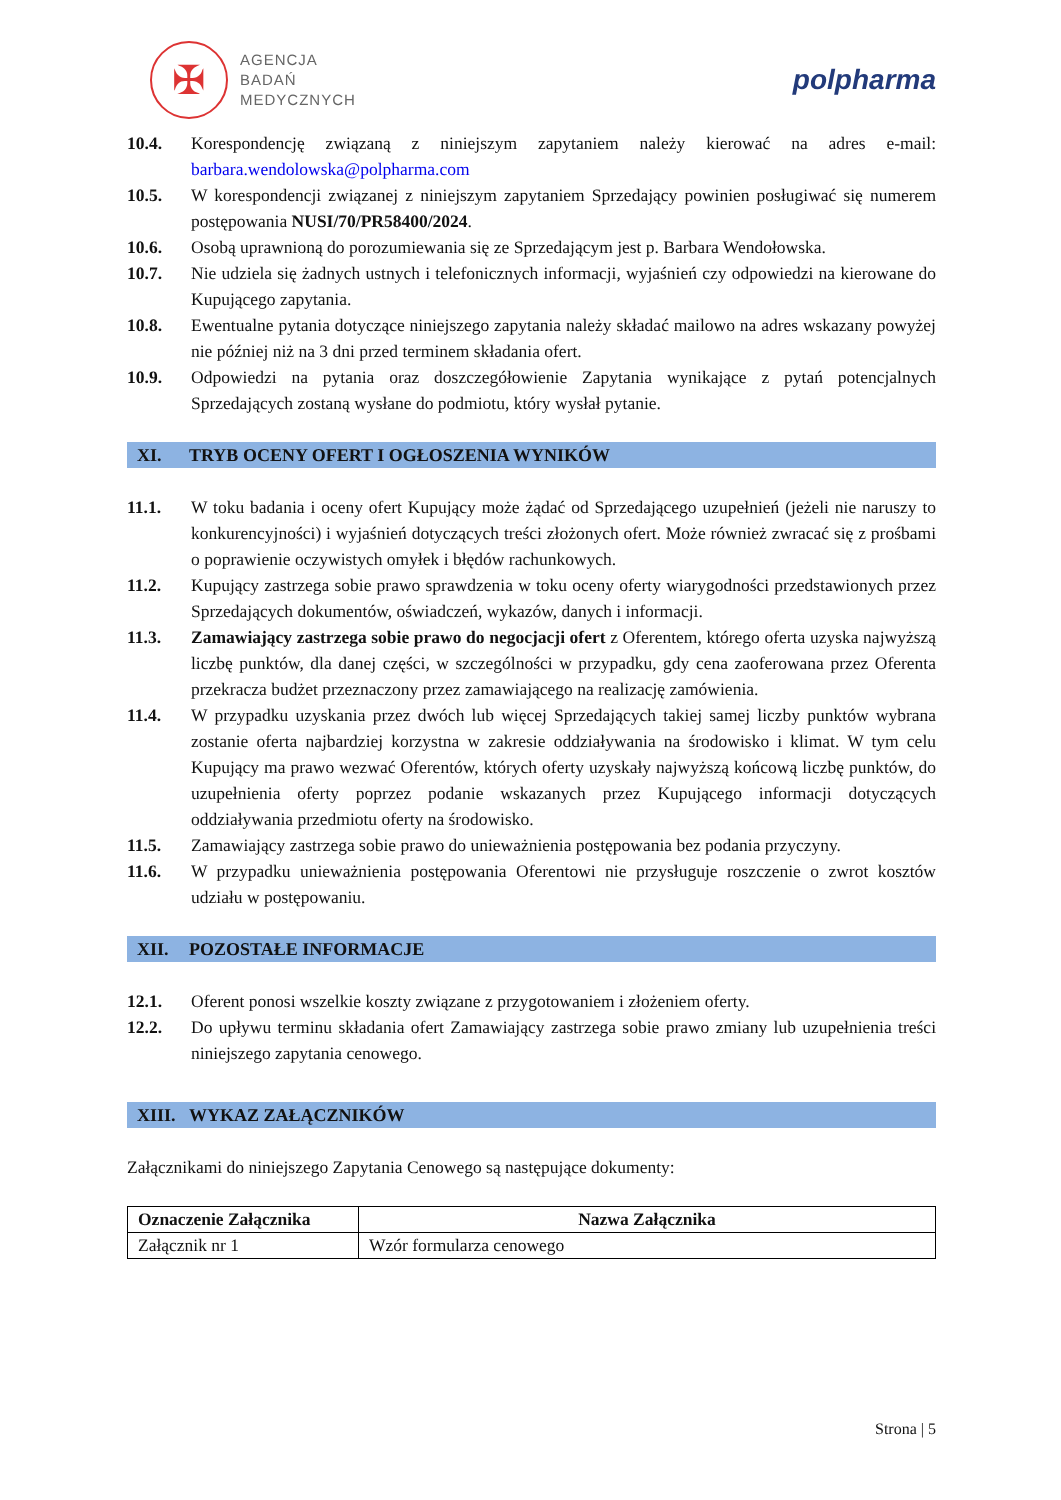✠
AGENCJA
BADAŃ
MEDYCZNYCH
polpharma
10.4. Korespondencję związaną z niniejszym zapytaniem należy kierować na adres e-mail: barbara.wendolowska@polpharma.com
10.5. W korespondencji związanej z niniejszym zapytaniem Sprzedający powinien posługiwać się numerem postępowania NUSI/70/PR58400/2024.
10.6. Osobą uprawnioną do porozumiewania się ze Sprzedającym jest p. Barbara Wendołowska.
10.7. Nie udziela się żadnych ustnych i telefonicznych informacji, wyjaśnień czy odpowiedzi na kierowane do Kupującego zapytania.
10.8. Ewentualne pytania dotyczące niniejszego zapytania należy składać mailowo na adres wskazany powyżej nie później niż na 3 dni przed terminem składania ofert.
10.9. Odpowiedzi na pytania oraz doszczegółowienie Zapytania wynikające z pytań potencjalnych Sprzedających zostaną wysłane do podmiotu, który wysłał pytanie.
XI. TRYB OCENY OFERT I OGŁOSZENIA WYNIKÓW
11.1. W toku badania i oceny ofert Kupujący może żądać od Sprzedającego uzupełnień (jeżeli nie naruszy to konkurencyjności) i wyjaśnień dotyczących treści złożonych ofert. Może również zwracać się z prośbami o poprawienie oczywistych omyłek i błędów rachunkowych.
11.2. Kupujący zastrzega sobie prawo sprawdzenia w toku oceny oferty wiarygodności przedstawionych przez Sprzedających dokumentów, oświadczeń, wykazów, danych i informacji.
11.3. Zamawiający zastrzega sobie prawo do negocjacji ofert z Oferentem, którego oferta uzyska najwyższą liczbę punktów, dla danej części, w szczególności w przypadku, gdy cena zaoferowana przez Oferenta przekracza budżet przeznaczony przez zamawiającego na realizację zamówienia.
11.4. W przypadku uzyskania przez dwóch lub więcej Sprzedających takiej samej liczby punktów wybrana zostanie oferta najbardziej korzystna w zakresie oddziaływania na środowisko i klimat. W tym celu Kupujący ma prawo wezwać Oferentów, których oferty uzyskały najwyższą końcową liczbę punktów, do uzupełnienia oferty poprzez podanie wskazanych przez Kupującego informacji dotyczących oddziaływania przedmiotu oferty na środowisko.
11.5. Zamawiający zastrzega sobie prawo do unieważnienia postępowania bez podania przyczyny.
11.6. W przypadku unieważnienia postępowania Oferentowi nie przysługuje roszczenie o zwrot kosztów udziału w postępowaniu.
XII. POZOSTAŁE INFORMACJE
12.1. Oferent ponosi wszelkie koszty związane z przygotowaniem i złożeniem oferty.
12.2. Do upływu terminu składania ofert Zamawiający zastrzega sobie prawo zmiany lub uzupełnienia treści niniejszego zapytania cenowego.
XIII. WYKAZ ZAŁĄCZNIKÓW
Załącznikami do niniejszego Zapytania Cenowego są następujące dokumenty:
| Oznaczenie Załącznika | Nazwa Załącznika |
| --- | --- |
| Załącznik nr 1 | Wzór formularza cenowego |
Strona | 5